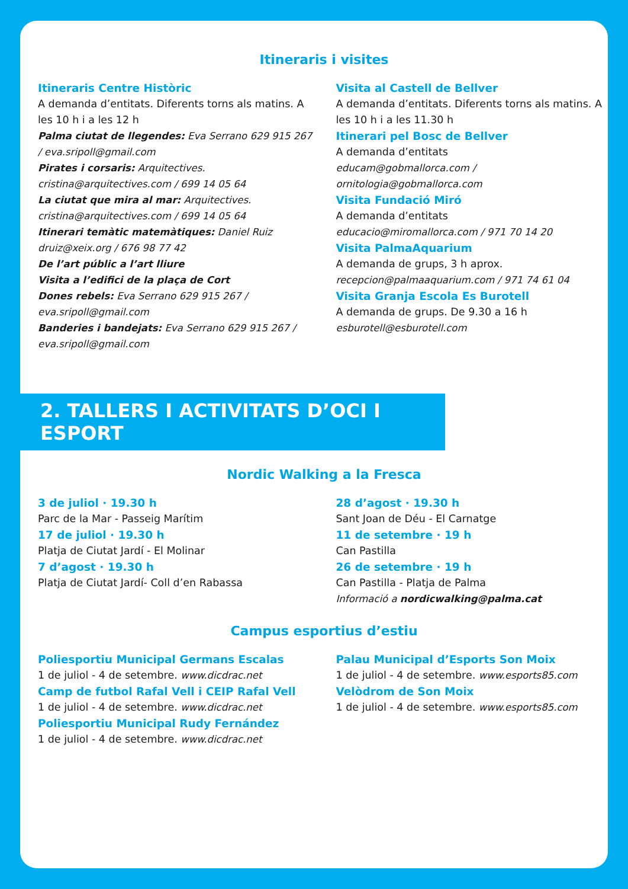Itineraris i visites
Itineraris Centre Històric
A demanda d’entitats. Diferents torns als matins. A les 10 h i a les 12 h
Palma ciutat de llegendes: Eva Serrano 629 915 267 / eva.sripoll@gmail.com
Pirates i corsaris: Arquitectives. cristina@arquitectives.com / 699 14 05 64
La ciutat que mira al mar: Arquitectives. cristina@arquitectives.com / 699 14 05 64
Itinerari temàtic matemàtiques: Daniel Ruiz druiz@xeix.org / 676 98 77 42
De l’art públic a l’art lliure
Visita a l’edifici de la plaça de Cort
Dones rebels: Eva Serrano 629 915 267 / eva.sripoll@gmail.com
Banderies i bandejats: Eva Serrano 629 915 267 / eva.sripoll@gmail.com
Visita al Castell de Bellver
A demanda d’entitats. Diferents torns als matins. A les 10 h i a les 11.30 h
Itinerari pel Bosc de Bellver
A demanda d’entitats
educam@gobmallorca.com / ornitologia@gobmallorca.com
Visita Fundació Miró
A demanda d’entitats
educacio@miromallorca.com / 971 70 14 20
Visita PalmaAquarium
A demanda de grups, 3 h aprox.
recepcion@palmaaquarium.com / 971 74 61 04
Visita Granja Escola Es Burotell
A demanda de grups. De 9.30 a 16 h
esburotell@esburotell.com
2. TALLERS I ACTIVITATS D’OCI I ESPORT
Nordic Walking a la Fresca
3 de juliol · 19.30 h
Parc de la Mar - Passeig Marítim
17 de juliol · 19.30 h
Platja de Ciutat Jardí - El Molinar
7 d’agost · 19.30 h
Platja de Ciutat Jardí- Coll d’en Rabassa
28 d’agost · 19.30 h
Sant Joan de Déu - El Carnatge
11 de setembre · 19 h
Can Pastilla
26 de setembre · 19 h
Can Pastilla - Platja de Palma
Informació a nordicwalking@palma.cat
Campus esportius d’estiu
Poliesportiu Municipal Germans Escalas
1 de juliol - 4 de setembre. www.dicdrac.net
Camp de futbol Rafal Vell i CEIP Rafal Vell
1 de juliol - 4 de setembre. www.dicdrac.net
Poliesportiu Municipal Rudy Fernández
1 de juliol - 4 de setembre. www.dicdrac.net
Palau Municipal d’Esports Son Moix
1 de juliol - 4 de setembre. www.esports85.com
Velòdrom de Son Moix
1 de juliol - 4 de setembre. www.esports85.com